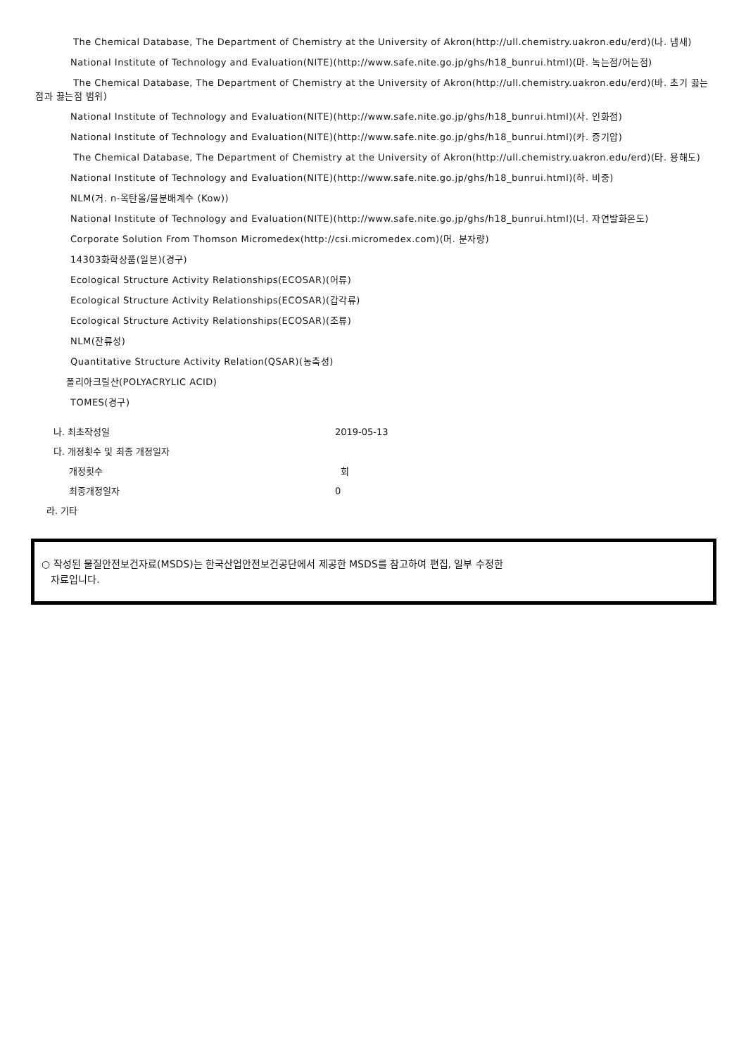The Chemical Database, The Department of Chemistry at the University of Akron(http://ull.chemistry.uakron.edu/erd)(나. 냄새)
National Institute of Technology and Evaluation(NITE)(http://www.safe.nite.go.jp/ghs/h18_bunrui.html)(마. 녹는점/어는점)
The Chemical Database, The Department of Chemistry at the University of Akron(http://ull.chemistry.uakron.edu/erd)(바. 초기 끓는점과 끓는점 범위)
National Institute of Technology and Evaluation(NITE)(http://www.safe.nite.go.jp/ghs/h18_bunrui.html)(사. 인화점)
National Institute of Technology and Evaluation(NITE)(http://www.safe.nite.go.jp/ghs/h18_bunrui.html)(카. 증기압)
The Chemical Database, The Department of Chemistry at the University of Akron(http://ull.chemistry.uakron.edu/erd)(타. 용해도)
National Institute of Technology and Evaluation(NITE)(http://www.safe.nite.go.jp/ghs/h18_bunrui.html)(하. 비중)
NLM(거. n-옥탄올/물분배계수 (Kow))
National Institute of Technology and Evaluation(NITE)(http://www.safe.nite.go.jp/ghs/h18_bunrui.html)(너. 자연발화온도)
Corporate Solution From Thomson Micromedex(http://csi.micromedex.com)(머. 분자량)
14303화학상품(일본)(경구)
Ecological Structure Activity Relationships(ECOSAR)(어류)
Ecological Structure Activity Relationships(ECOSAR)(갑각류)
Ecological Structure Activity Relationships(ECOSAR)(조류)
NLM(잔류성)
Quantitative Structure Activity Relation(QSAR)(농축성)
폴리아크릴산(POLYACRYLIC ACID)
TOMES(경구)
나. 최초작성일 2019-05-13
다. 개정횟수 및 최종 개정일자
개정횟수 회
최종개정일자 0
라. 기타
○ 작성된 물질안전보건자료(MSDS)는 한국산업안전보건공단에서 제공한 MSDS를 참고하여 편집, 일부 수정한
자료입니다.